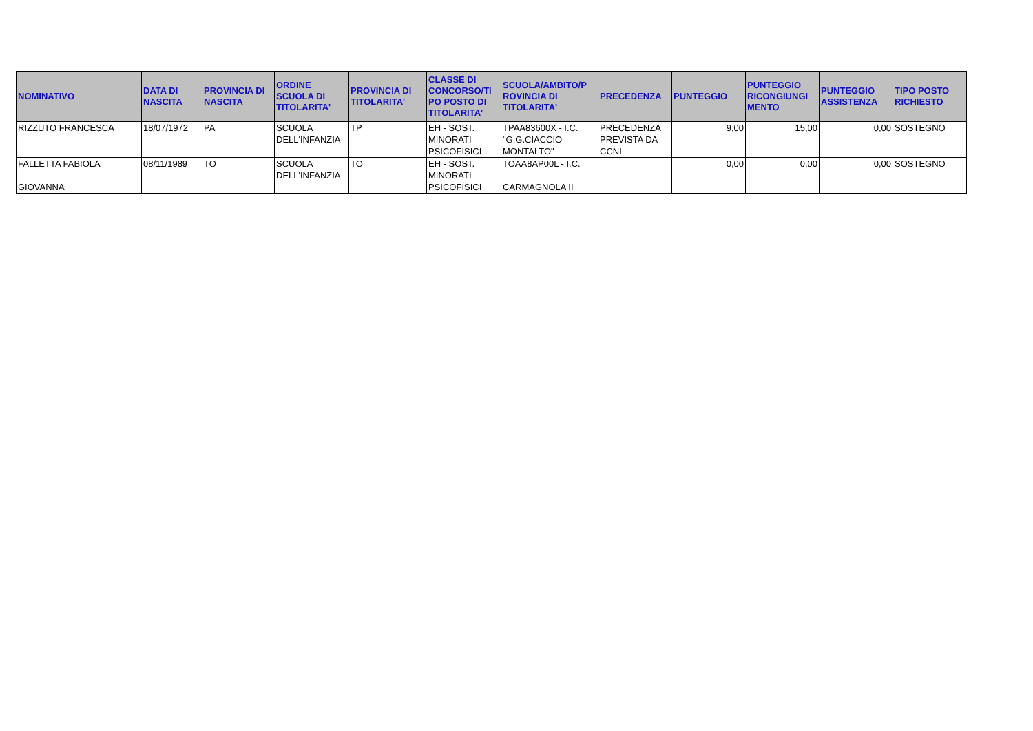| NOMINATIVO | DATA DI NASCITA | PROVINCIA DI NASCITA | ORDINE SCUOLA DI TITOLARITA' | PROVINCIA DI TITOLARITA' | CLASSE DI CONCORSO/TI PO POSTO DI TITOLARITA' | SCUOLA/AMBITO/P ROVINCIA DI TITOLARITA' | PRECEDENZA | PUNTEGGIO | PUNTEGGIO RICONGIUNGI MENTO | PUNTEGGIO ASSISTENZA | TIPO POSTO RICHIESTO |
| --- | --- | --- | --- | --- | --- | --- | --- | --- | --- | --- | --- |
| RIZZUTO FRANCESCA | 18/07/1972 | PA | SCUOLA DELL'INFANZIA | TP | EH - SOST. MINORATI PSICOFISICI | TPAA83600X - I.C. "G.G.CIACCIO MONTALTO" | PRECEDENZA PREVISTA DA CCNI | 9,00 | 15,00 | 0,00 | SOSTEGNO |
| FALLETTA FABIOLA GIOVANNA | 08/11/1989 | TO | SCUOLA DELL'INFANZIA | TO | EH - SOST. MINORATI PSICOFISICI | TOAA8AP00L - I.C. CARMAGNOLA II | | 0,00 | 0,00 | 0,00 | SOSTEGNO |